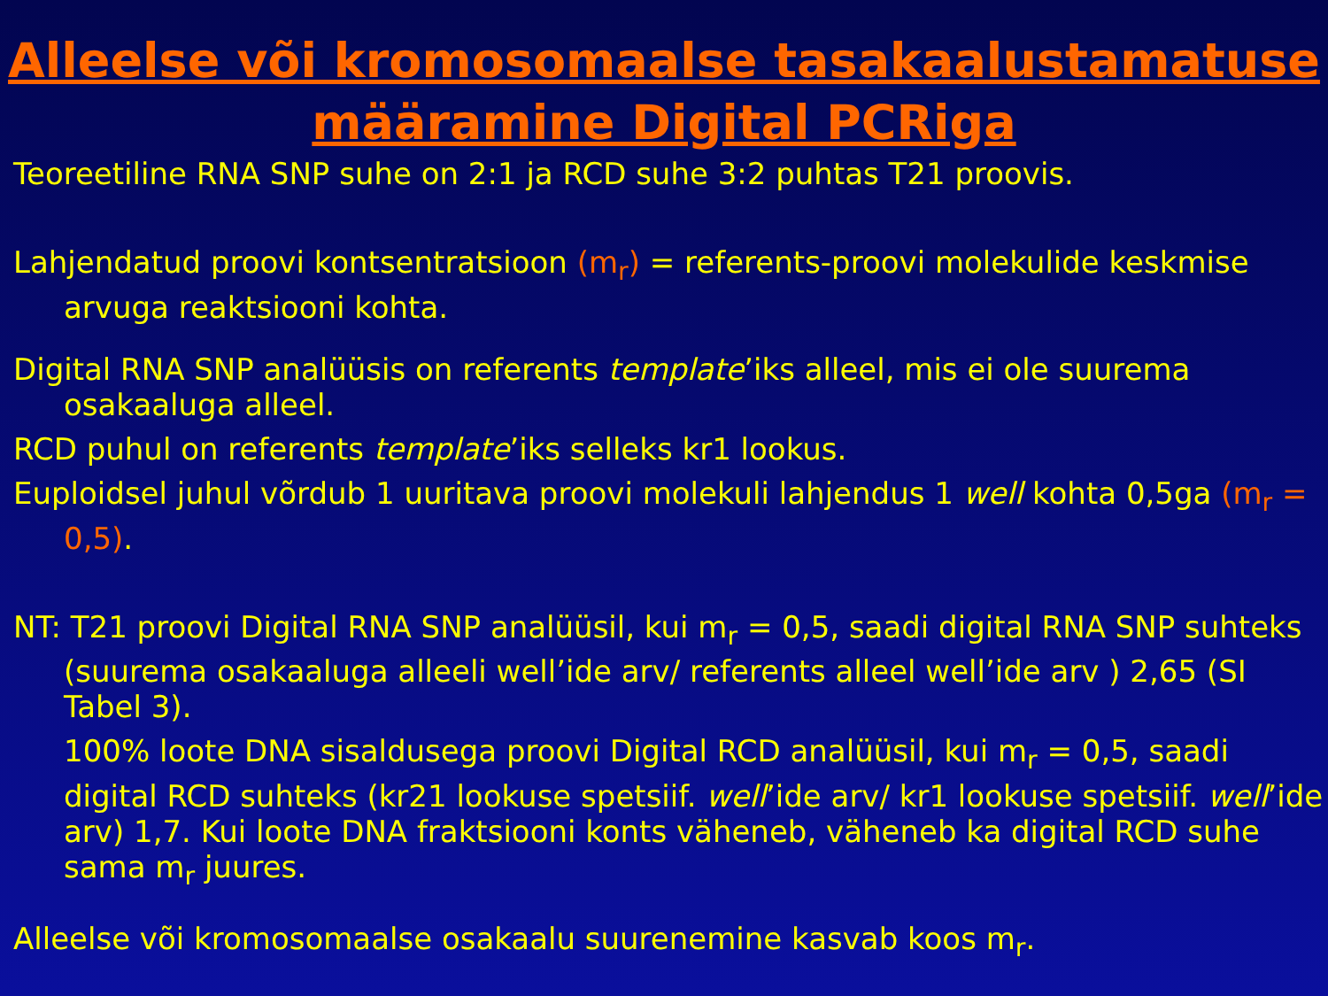Alleelse või kromosomaalse tasakaalustamatuse määramine Digital PCRiga
Teoreetiline RNA SNP suhe on 2:1 ja RCD suhe 3:2 puhtas T21 proovis.
Lahjendatud proovi kontsentratsioon (m<sub>r</sub>) = referents-proovi molekulide keskmise arvuga reaktsiooni kohta.
Digital RNA SNP analüüsis on referents template’iks alleel, mis ei ole suurema osakaaluga alleel.
RCD puhul on referents template’iks selleks kr1 lookus.
Euploidsel juhul võrdub 1 uuritava proovi molekuli lahjendus 1 well kohta 0,5ga (m<sub>r</sub> = 0,5).
NT: T21 proovi Digital RNA SNP analüüsil, kui m<sub>r</sub> = 0,5, saadi digital RNA SNP suhteks (suurema osakaaluga alleeli well’ide arv/ referents alleel well’ide arv ) 2,65 (SI Tabel 3).
100% loote DNA sisaldusega proovi Digital RCD analüüsil, kui m<sub>r</sub> = 0,5, saadi digital RCD suhteks (kr21 lookuse spetsiif. well’ide arv/ kr1 lookuse spetsiif. well’ide arv) 1,7. Kui loote DNA fraktsiooni konts väheneb, väheneb ka digital RCD suhe sama m<sub>r</sub> juures.
Alleelse või kromosomaalse osakaalu suurenemine kasvab koos m<sub>r</sub>.